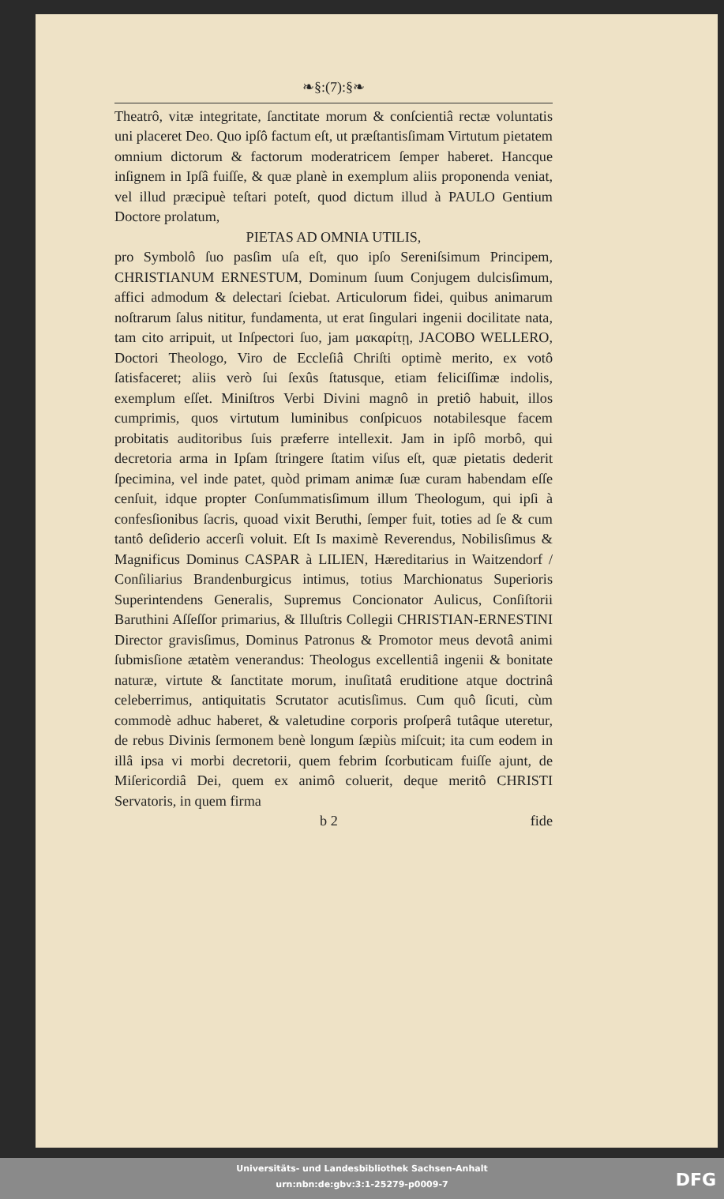❧§:(7):§❧
Theatrô, vitæ integritate, ſanctitate morum & conſcientiâ rectæ voluntatis uni placeret Deo. Quo ipſô factum eſt, ut præſtantisſimam Virtutum pietatem omnium dictorum & factorum moderatricem ſemper haberet. Hancque inſignem in Ipſâ fuiſſe, & quæ planè in exemplum aliis proponenda veniat, vel illud præcipuè teſtari poteſt, quod dictum illud à PAULO Gentium Doctore prolatum,
PIETAS AD OMNIA UTILIS,
pro Symbolô ſuo pasſim uſa eſt, quo ipſo Sereniſsimum Principem, CHRISTIANUM ERNESTUM, Dominum ſuum Conjugem dulcisſimum, affici admodum & delectari ſciebat. Articulorum fidei, quibus animarum noſtrarum ſalus nititur, fundamenta, ut erat ſingulari ingenii docilitate nata, tam cito arripuit, ut Inſpectori ſuo, jam μακαρίτῃ, JACOBO WELLERO, Doctori Theologo, Viro de Eccleſiâ Chriſti optimè merito, ex votô ſatisfaceret; aliis verò ſui ſexûs ſtatusque, etiam feliciſſimæ indolis, exemplum eſſet. Miniſtros Verbi Divini magnô in pretiô habuit, illos cumprimis, quos virtutum luminibus conſpicuos notabilesque facem probitatis auditoribus ſuis præferre intellexit. Jam in ipſô morbô, qui decretoria arma in Ipſam ſtringere ſtatim viſus eſt, quæ pietatis dederit ſpecimina, vel inde patet, quòd primam animæ ſuæ curam habendam eſſe cenſuit, idque propter Conſummatisſimum illum Theologum, qui ipſi à confesſionibus ſacris, quoad vixit Beruthi, ſemper fuit, toties ad ſe & cum tantô deſiderio accerſi voluit. Eſt Is maximè Reverendus, Nobilisſimus & Magnificus Dominus CASPAR à LILIEN, Hæreditarius in Waitzendorf / Conſiliarius Brandenburgicus intimus, totius Marchionatus Superioris Superintendens Generalis, Supremus Concionator Aulicus, Conſiſtorii Baruthini Aſſeſſor primarius, & Illuſtris Collegii CHRISTIAN-ERNESTINI Director gravisſimus, Dominus Patronus & Promotor meus devotâ animi ſubmisſione ætatèm venerandus: Theologus excellentiâ ingenii & bonitate naturæ, virtute & ſanctitate morum, inuſitatâ eruditione atque doctrinâ celeberrimus, antiquitatis Scrutator acutisſimus. Cum quô ſicuti, cùm commodè adhuc haberet, & valetudine corporis proſperâ tutâque uteretur, de rebus Divinis ſermonem benè longum ſæpiùs miſcuit; ita cum eodem in illâ ipsa vi morbi decretorii, quem febrim ſcorbuticam fuiſſe ajunt, de Miſericordiâ Dei, quem ex animô coluerit, deque meritô CHRISTI Servatoris, in quem firma
b 2 fide
Universitäts- und Landesbibliothek Sachsen-Anhalt
urn:nbn:de:gbv:3:1-25279-p0009-7
DFG